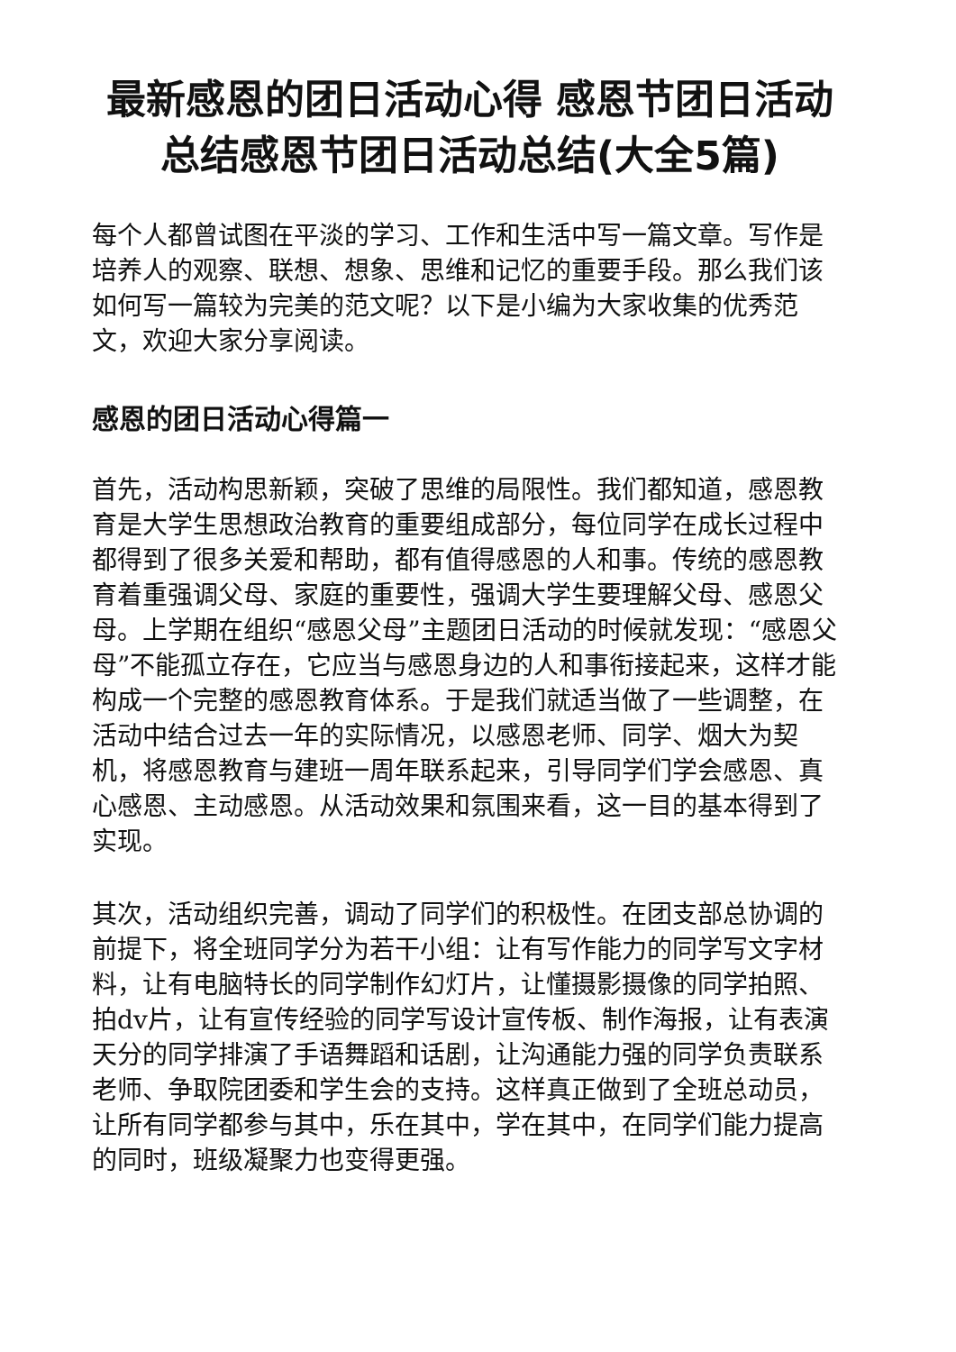最新感恩的团日活动心得 感恩节团日活动总结感恩节团日活动总结(大全5篇)
每个人都曾试图在平淡的学习、工作和生活中写一篇文章。写作是培养人的观察、联想、想象、思维和记忆的重要手段。那么我们该如何写一篇较为完美的范文呢？以下是小编为大家收集的优秀范文，欢迎大家分享阅读。
感恩的团日活动心得篇一
首先，活动构思新颖，突破了思维的局限性。我们都知道，感恩教育是大学生思想政治教育的重要组成部分，每位同学在成长过程中都得到了很多关爱和帮助，都有值得感恩的人和事。传统的感恩教育着重强调父母、家庭的重要性，强调大学生要理解父母、感恩父母。上学期在组织“感恩父母”主题团日活动的时候就发现：“感恩父母”不能孤立存在，它应当与感恩身边的人和事衔接起来，这样才能构成一个完整的感恩教育体系。于是我们就适当做了一些调整，在活动中结合过去一年的实际情况，以感恩老师、同学、烟大为契机，将感恩教育与建班一周年联系起来，引导同学们学会感恩、真心感恩、主动感恩。从活动效果和氛围来看，这一目的基本得到了实现。
其次，活动组织完善，调动了同学们的积极性。在团支部总协调的前提下，将全班同学分为若干小组：让有写作能力的同学写文字材料，让有电脑特长的同学制作幻灯片，让懂摄影摄像的同学拍照、拍dv片，让有宣传经验的同学写设计宣传板、制作海报，让有表演天分的同学排演了手语舞蹈和话剧，让沟通能力强的同学负责联系老师、争取院团委和学生会的支持。这样真正做到了全班总动员，让所有同学都参与其中，乐在其中，学在其中，在同学们能力提高的同时，班级凝聚力也变得更强。